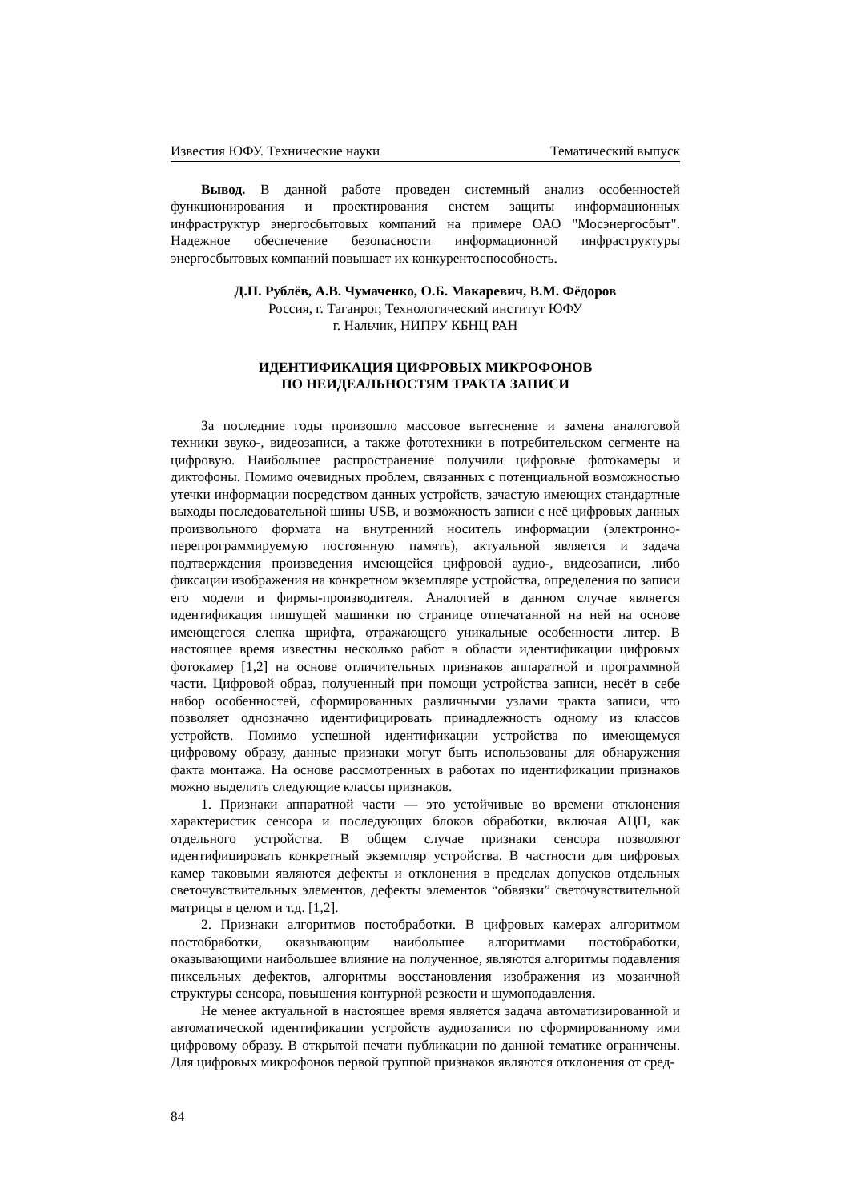Известия ЮФУ. Технические науки Тематический выпуск
Вывод. В данной работе проведен системный анализ особенностей функционирования и проектирования систем защиты информационных инфраструктур энергосбытовых компаний на примере ОАО "Мосэнергосбыт". Надежное обеспечение безопасности информационной инфраструктуры энергосбытовых компаний повышает их конкурентоспособность.
Д.П. Рублёв, А.В. Чумаченко, О.Б. Макаревич, В.М. Фёдоров
Россия, г. Таганрог, Технологический институт ЮФУ
г. Нальчик, НИПРУ КБНЦ РАН
ИДЕНТИФИКАЦИЯ ЦИФРОВЫХ МИКРОФОНОВ
ПО НЕИДЕАЛЬНОСТЯМ ТРАКТА ЗАПИСИ
За последние годы произошло массовое вытеснение и замена аналоговой техники звуко-, видеозаписи, а также фототехники в потребительском сегменте на цифровую. Наибольшее распространение получили цифровые фотокамеры и диктофоны. Помимо очевидных проблем, связанных с потенциальной возможностью утечки информации посредством данных устройств, зачастую имеющих стандартные выходы последовательной шины USB, и возможность записи с неё цифровых данных произвольного формата на внутренний носитель информации (электронно-перепрограммируемую постоянную память), актуальной является и задача подтверждения произведения имеющейся цифровой аудио-, видеозаписи, либо фиксации изображения на конкретном экземпляре устройства, определения по записи его модели и фирмы-производителя. Аналогией в данном случае является идентификация пишущей машинки по странице отпечатанной на ней на основе имеющегося слепка шрифта, отражающего уникальные особенности литер. В настоящее время известны несколько работ в области идентификации цифровых фотокамер [1,2] на основе отличительных признаков аппаратной и программной части. Цифровой образ, полученный при помощи устройства записи, несёт в себе набор особенностей, сформированных различными узлами тракта записи, что позволяет однозначно идентифицировать принадлежность одному из классов устройств. Помимо успешной идентификации устройства по имеющемуся цифровому образу, данные признаки могут быть использованы для обнаружения факта монтажа. На основе рассмотренных в работах по идентификации признаков можно выделить следующие классы признаков.
1. Признаки аппаратной части — это устойчивые во времени отклонения характеристик сенсора и последующих блоков обработки, включая АЦП, как отдельного устройства. В общем случае признаки сенсора позволяют идентифицировать конкретный экземпляр устройства. В частности для цифровых камер таковыми являются дефекты и отклонения в пределах допусков отдельных светочувствительных элементов, дефекты элементов “обвязки” светочувствительной матрицы в целом и т.д. [1,2].
2. Признаки алгоритмов постобработки. В цифровых камерах алгоритмом постобработки, оказывающим наибольшее алгоритмами постобработки, оказывающими наибольшее влияние на полученное, являются алгоритмы подавления пиксельных дефектов, алгоритмы восстановления изображения из мозаичной структуры сенсора, повышения контурной резкости и шумоподавления.
Не менее актуальной в настоящее время является задача автоматизированной и автоматической идентификации устройств аудиозаписи по сформированному ими цифровому образу. В открытой печати публикации по данной тематике ограничены. Для цифровых микрофонов первой группой признаков являются отклонения от сред-
84